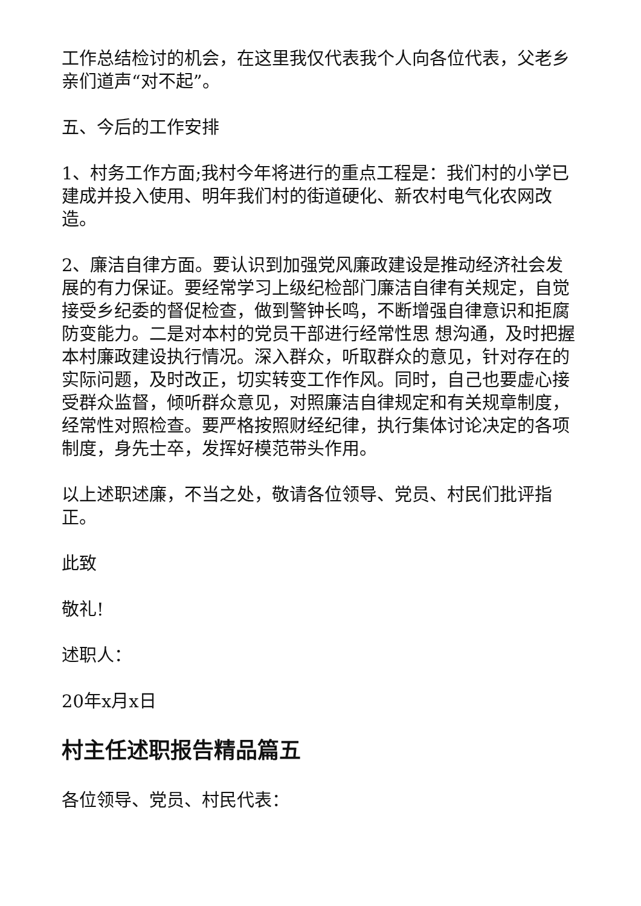工作总结检讨的机会，在这里我仅代表我个人向各位代表，父老乡亲们道声“对不起”。
五、今后的工作安排
1、村务工作方面;我村今年将进行的重点工程是：我们村的小学已建成并投入使用、明年我们村的街道硬化、新农村电气化农网改造。
2、廉洁自律方面。要认识到加强党风廉政建设是推动经济社会发展的有力保证。要经常学习上级纪检部门廉洁自律有关规定，自觉接受乡纪委的督促检查，做到警钟长鸣，不断增强自律意识和拒腐防变能力。二是对本村的党员干部进行经常性思 想沟通，及时把握本村廉政建设执行情况。深入群众，听取群众的意见，针对存在的实际问题，及时改正，切实转变工作作风。同时，自己也要虚心接受群众监督，倾听群众意见，对照廉洁自律规定和有关规章制度，经常性对照检查。要严格按照财经纪律，执行集体讨论决定的各项制度，身先士卒，发挥好模范带头作用。
以上述职述廉，不当之处，敬请各位领导、党员、村民们批评指正。
此致
敬礼!
述职人：
20年x月x日
村主任述职报告精品篇五
各位领导、党员、村民代表：